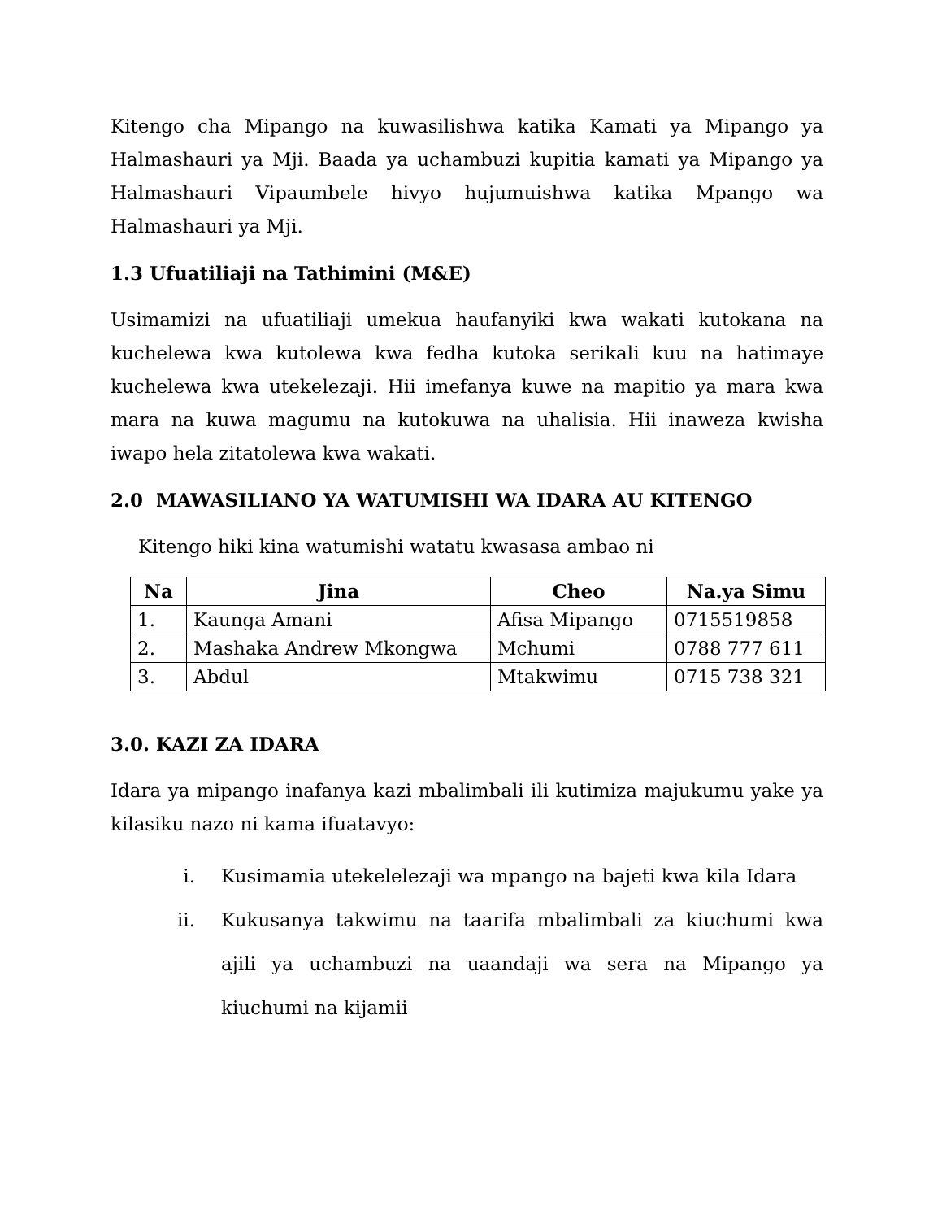Kitengo cha Mipango na kuwasilishwa katika Kamati ya Mipango ya Halmashauri ya Mji. Baada ya uchambuzi kupitia kamati ya Mipango ya Halmashauri Vipaumbele hivyo hujumuishwa katika Mpango wa Halmashauri ya Mji.
1.3 Ufuatiliaji na Tathimini (M&E)
Usimamizi na ufuatiliaji umekua haufanyiki kwa wakati kutokana na kuchelewa kwa kutolewa kwa fedha kutoka serikali kuu na hatimaye kuchelewa kwa utekelezaji. Hii imefanya kuwe na mapitio ya mara kwa mara na kuwa magumu na kutokuwa na uhalisia. Hii inaweza kwisha iwapo hela zitatolewa kwa wakati.
2.0 MAWASILIANO YA WATUMISHI WA IDARA AU KITENGO
Kitengo hiki kina watumishi watatu kwasasa ambao ni
| Na | Jina | Cheo | Na.ya Simu |
| --- | --- | --- | --- |
| 1. | Kaunga Amani | Afisa Mipango | 0715519858 |
| 2. | Mashaka Andrew Mkongwa | Mchumi | 0788 777 611 |
| 3. | Abdul | Mtakwimu | 0715 738 321 |
3.0. KAZI ZA IDARA
Idara ya mipango inafanya kazi mbalimbali ili kutimiza majukumu yake ya kilasiku nazo ni kama ifuatavyo:
i. Kusimamia utekelelezaji wa mpango na bajeti kwa kila Idara
ii. Kukusanya takwimu na taarifa mbalimbali za kiuchumi kwa ajili ya uchambuzi na uaandaji wa sera na Mipango ya kiuchumi na kijamii